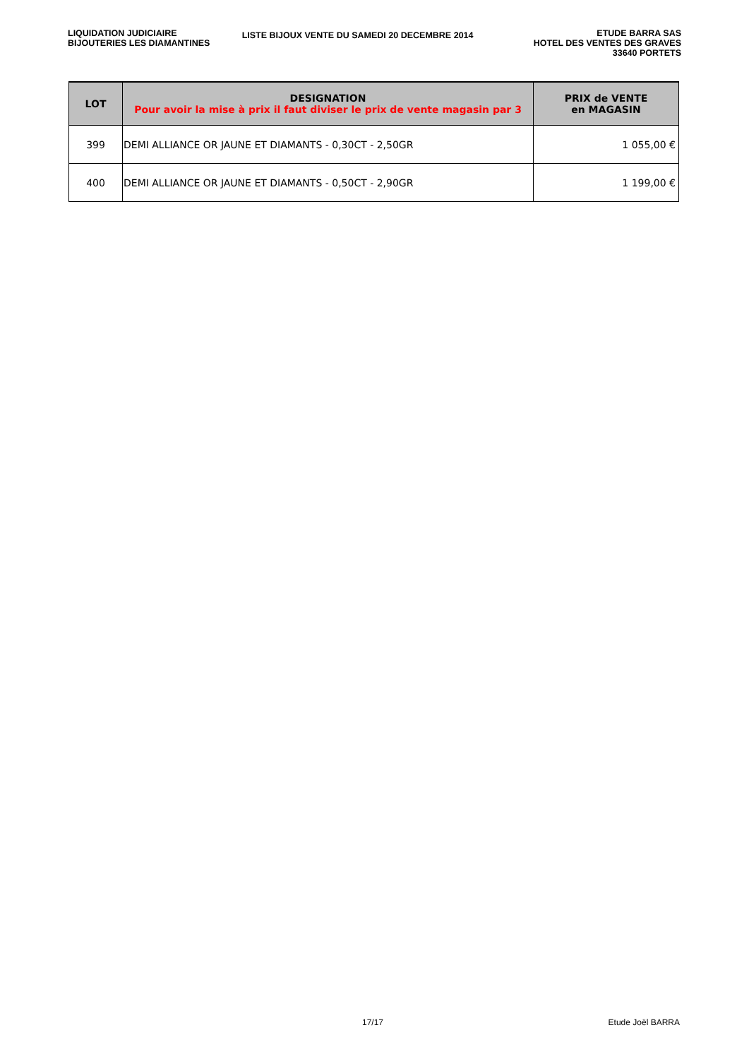LIQUIDATION JUDICIAIRE
BIJOUTERIES LES DIAMANTINES
LISTE BIJOUX VENTE DU SAMEDI 20 DECEMBRE 2014
ETUDE BARRA SAS
HOTEL DES VENTES DES GRAVES
33640 PORTETS
| LOT | DESIGNATION Pour avoir la mise à prix il faut diviser le prix de vente magasin par 3 | PRIX de VENTE en MAGASIN |
| --- | --- | --- |
| 399 | DEMI ALLIANCE OR JAUNE ET DIAMANTS - 0,30CT - 2,50GR | 1 055,00 € |
| 400 | DEMI ALLIANCE OR JAUNE ET DIAMANTS - 0,50CT - 2,90GR | 1 199,00 € |
17/17 Etude Joël BARRA